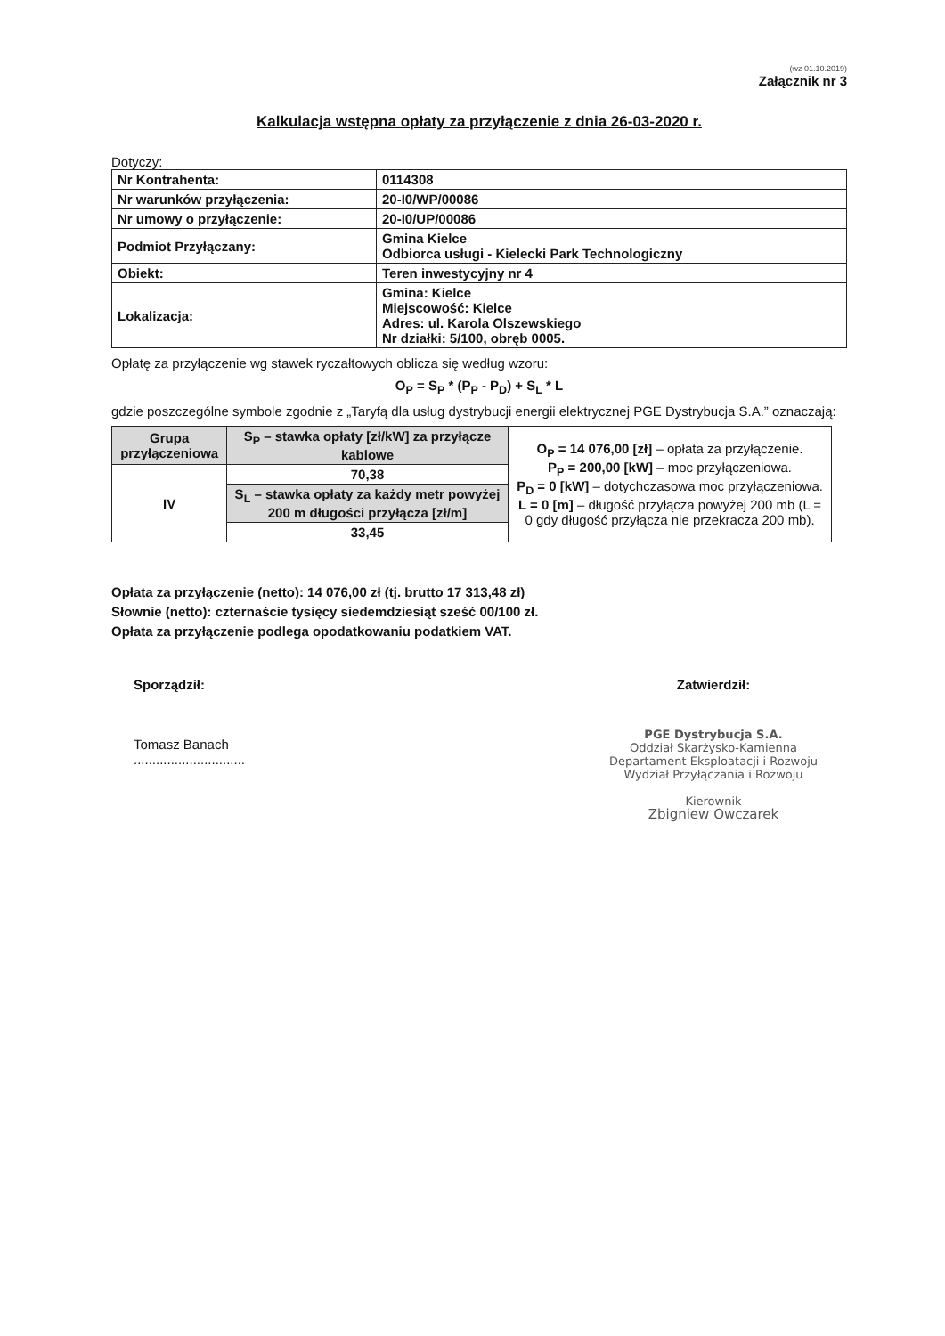(wz 01.10.2019)
Załącznik nr 3
Kalkulacja wstępna opłaty za przyłączenie z dnia 26-03-2020 r.
Dotyczy:
| Nr Kontrahenta: | 0114308 |
| Nr warunków przyłączenia: | 20-I0/WP/00086 |
| Nr umowy o przyłączenie: | 20-I0/UP/00086 |
| Podmiot Przyłączany: | Gmina Kielce Odbiorca usługi - Kielecki Park Technologiczny |
| Obiekt: | Teren inwestycyjny nr 4 |
| Lokalizacja: | Gmina: Kielce Miejscowość: Kielce Adres: ul. Karola Olszewskiego Nr działki: 5/100, obręb 0005. |
Opłatę za przyłączenie wg stawek ryczałtowych oblicza się według wzoru:
O<sub>P</sub> = S<sub>P</sub> * (P<sub>P</sub> - P<sub>D</sub>) + S<sub>L</sub> * L
gdzie poszczególne symbole zgodnie z „Taryfą dla usług dystrybucji energii elektrycznej PGE Dystrybucja S.A.” oznaczają:
| Grupa przyłączeniowa | S<sub>P</sub> – stawka opłaty [zł/kW] za przyłącze kablowe | O<sub>P</sub> = 14 076,00 [zł] – opłata za przyłączenie. P<sub>P</sub> = 200,00 [kW] – moc przyłączeniowa. P<sub>D</sub> = 0 [kW] – dotychczasowa moc przyłączeniowa. L = 0 [m] – długość przyłącza powyżej 200 mb (L = 0 gdy długość przyłącza nie przekracza 200 mb). |
| IV | 70,38 | |
| | S<sub>L</sub> – stawka opłaty za każdy metr powyżej 200 m długości przyłącza [zł/m] | |
| | 33,45 | |
Opłata za przyłączenie (netto): 14 076,00 zł (tj. brutto 17 313,48 zł)
Słownie (netto): czternaście tysięcy siedemdziesiąt sześć 00/100 zł.
Opłata za przyłączenie podlega opodatkowaniu podatkiem VAT.
Sporządził:
Tomasz Banach
..............................
Zatwierdził:
PGE Dystrybucja S.A.
Oddział Skarżysko-Kamienna
Departament Eksploatacji i Rozwoju
Wydział Przyłączania i Rozwoju
Kierownik
Zbigniew Owczarek